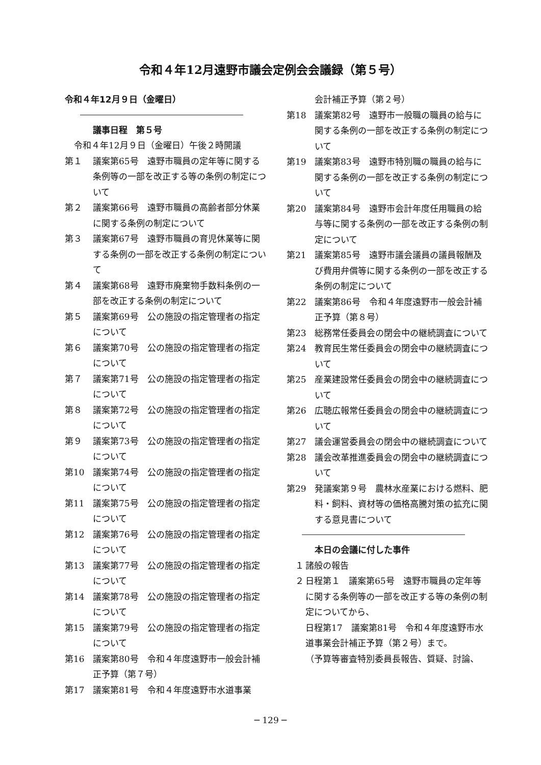令和４年12月遠野市議会定例会会議録（第５号）
令和４年12月９日（金曜日）
議事日程　第５号
令和４年12月９日（金曜日）午後２時開議
第１ 議案第65号　遠野市職員の定年等に関する条例等の一部を改正する等の条例の制定について
第２ 議案第66号　遠野市職員の高齢者部分休業に関する条例の制定について
第３ 議案第67号　遠野市職員の育児休業等に関する条例の一部を改正する条例の制定について
第４ 議案第68号　遠野市廃棄物手数料条例の一部を改正する条例の制定について
第５ 議案第69号　公の施設の指定管理者の指定について
第６ 議案第70号　公の施設の指定管理者の指定について
第７ 議案第71号　公の施設の指定管理者の指定について
第８ 議案第72号　公の施設の指定管理者の指定について
第９ 議案第73号　公の施設の指定管理者の指定について
第10 議案第74号　公の施設の指定管理者の指定について
第11 議案第75号　公の施設の指定管理者の指定について
第12 議案第76号　公の施設の指定管理者の指定について
第13 議案第77号　公の施設の指定管理者の指定について
第14 議案第78号　公の施設の指定管理者の指定について
第15 議案第79号　公の施設の指定管理者の指定について
第16 議案第80号　令和４年度遠野市一般会計補正予算（第７号）
第17 議案第81号　令和４年度遠野市水道事業
会計補正予算（第２号）
第18 議案第82号　遠野市一般職の職員の給与に関する条例の一部を改正する条例の制定について
第19 議案第83号　遠野市特別職の職員の給与に関する条例の一部を改正する条例の制定について
第20 議案第84号　遠野市会計年度任用職員の給与等に関する条例の一部を改正する条例の制定について
第21 議案第85号　遠野市議会議員の議員報酬及び費用弁償等に関する条例の一部を改正する条例の制定について
第22 議案第86号　令和４年度遠野市一般会計補正予算（第８号）
第23 総務常任委員会の閉会中の継続調査について
第24 教育民生常任委員会の閉会中の継続調査について
第25 産業建設常任委員会の閉会中の継続調査について
第26 広聴広報常任委員会の閉会中の継続調査について
第27 議会運営委員会の閉会中の継続調査について
第28 議会改革推進委員会の閉会中の継続調査について
第29 発議案第９号　農林水産業における燃料、肥料・飼料、資材等の価格高騰対策の拡充に関する意見書について
本日の会議に付した事件
　１ 諸般の報告
　２ 日程第１　議案第65号　遠野市職員の定年等に関する条例等の一部を改正する等の条例の制定についてから、
日程第17　議案第81号　令和４年度遠野市水道事業会計補正予算（第２号）まで。
（予算等審査特別委員長報告、質疑、討論、
─ 129 ─